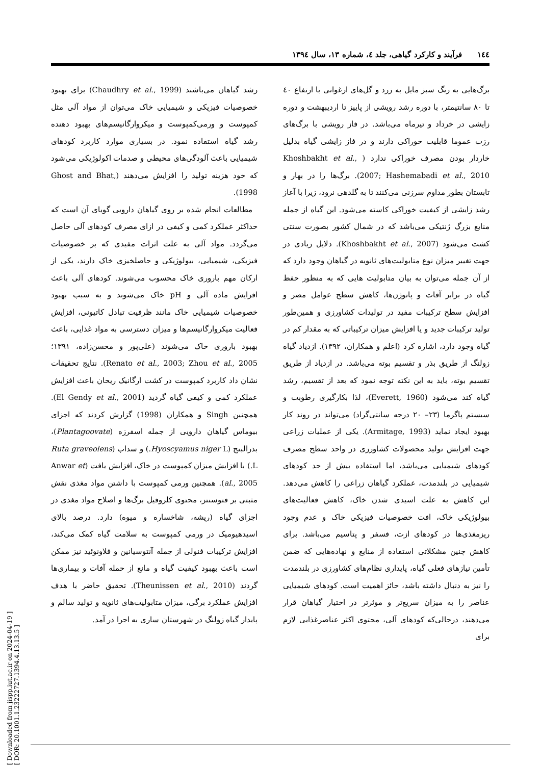۱٤٤فرآیند و کارکرد گیاهی، جلد ٤، شماره ۱۳، سال ۱۳۹٤
برگ‌هایی به رنگ سبز مایل به زرد و گل‌های ارغوانی با ارتفاع ٤۰ تا ۸۰ سانتیمتر، با دوره رشد رویشی از پاییز تا اردیبهشت و دوره زایشی در خرداد و تیرماه می‌باشد. در فاز رویشی با برگ‌های رزت عموما قابلیت خوراکی دارند و در فاز زایشی گیاه بدلیل خاردار بودن مصرف خوراکی ندارد ( Khoshbakht et al., 2007; Hashemabadi et al., 2010). برگ‌ها را در بهار و تابستان بطور مداوم سرزنی می‌کنند تا به گلدهی نرود، زیرا با آغاز رشد زایشی از کیفیت خوراکی کاسته می‌شود. این گیاه از جمله منابع بزرگ ژنتیکی می‌باشد که در شمال کشور بصورت سنتی کشت می‌شود (Khoshbakht et al., 2007). دلایل زیادی در جهت تغییر میزان نوع متابولیت‌های ثانویه در گیاهان وجود دارد که از آن جمله می‌توان به بیان متابولیت هایی که به منظور حفظ گیاه در برابر آفات و پاتوژن‌ها، کاهش سطح عوامل مضر و افزایش سطح ترکیبات مفید در تولیدات کشاورزی و همین‌طور تولید ترکیبات جدید و یا افزایش میزان ترکیباتی که به مقدار کم در گیاه وجود دارد، اشاره کرد (اعلم و همکاران، ۱۳۹۲). ازدیاد گیاه زولنگ از طریق بذر و تقسیم بوته می‌باشد. در ازدیاد از طریق تقسیم بوته، باید به این نکته توجه نمود که بعد از تقسیم، رشد گیاه کند می‌شود (Everett, 1960)، لذا بکارگیری رطوبت و سیستم پاگرما (۲۳– ۲۰ درجه سانتی‌گراد) می‌تواند در روند کار بهبود ایجاد نماید (Armitage, 1993). یکی از عملیات زراعی جهت افزایش تولید محصولات کشاورزی در واحد سطح مصرف کودهای شیمیایی می‌باشد، اما استفاده بیش از حد کودهای شیمیایی در بلندمدت، عملکرد گیاهان زراعی را کاهش می‌دهد. این کاهش به علت اسیدی شدن خاک، کاهش فعالیت‌های بیولوژیکی خاک، افت خصوصیات فیزیکی خاک و عدم وجود ریزمغذی‌ها در کودهای ازت، فسفر و پتاسیم می‌باشد. برای کاهش چنین مشکلاتی استفاده از منابع و نهاده‌هایی که ضمن تأمین نیازهای فعلی گیاه، پایداری نظام‌های کشاورزی در بلندمدت را نیز به دنبال داشته باشد، حائز اهمیت است. کودهای شیمیایی عناصر را به میزان سریع‌تر و موثرتر در اختیار گیاهان قرار می‌دهند، درحالی‌که کودهای آلی، محتوی اکثر عناصرغذایی لازم برای
رشد گیاهان می‌باشند (Chaudhry et al., 1999) برای بهبود خصوصیات فیزیکی و شیمیایی خاک می‌توان از مواد آلی مثل کمپوست و ورمی‌کمپوست و میکروارگانیسم‌های بهبود دهنده رشد گیاه استفاده نمود. در بسیاری موارد کاربرد کودهای شیمیایی باعث آلودگی‌های محیطی و صدمات اکولوژیکی می‌شود که خود هزینه تولید را افزایش می‌دهند (Ghost and Bhat, 1998).
مطالعات انجام شده بر روی گیاهان دارویی گویای آن است که حداکثر عملکرد کمی و کیفی در ازای مصرف کودهای آلی حاصل می‌گردد. مواد آلی به علت اثرات مفیدی که بر خصوصیات فیزیکی، شیمیایی، بیولوژیکی و حاصلخیزی خاک دارند، یکی از ارکان مهم باروری خاک محسوب می‌شوند. کودهای آلی باعث افزایش ماده آلی و pH خاک می‌شوند و به سبب بهبود خصوصیات شیمیایی خاک مانند ظرفیت تبادل کاتیونی، افزایش فعالیت میکروارگانیسم‌ها و میزان دسترسی به مواد غذایی، باعث بهبود باروری خاک می‌شوند (علی‌پور و محسن‌زاده، ۱۳۹۱؛ Renato et al., 2003; Zhou et al., 2005). نتایج تحقیقات نشان داد کاربرد کمپوست در کشت ارگانیک ریحان باعث افزایش عملکرد کمی و کیفی گیاه گردید (El Gendy et al., 2001). همچنین Singh و همکاران (1998) گزارش کردند که اجزای بیوماس گیاهان دارویی از جمله اسفرزه (Plantagoovate)، بذرالبنج (Hyoscyamus niger L.) و سداب (Ruta graveolens L.) با افزایش میزان کمپوست در خاک، افزایش یافت (Anwar et al., 2005). همچنین ورمی کمپوست با داشتن مواد مغذی نقش مثبتی بر فتوسنتز، محتوی کلروفیل برگ‌ها و اصلاح مواد مغذی در اجزای گیاه (ریشه، شاخساره و میوه) دارد. درصد بالای اسیدهیومیک در ورمی کمپوست به سلامت گیاه کمک می‌کند، افزایش ترکیبات فنولی از جمله آنتوسیانین و فلاونوئید نیز ممکن است باعث بهبود کیفیت گیاه و مانع از حمله آفات و بیماری‌ها گردند (Theunissen et al., 2010). تحقیق حاضر با هدف افزایش عملکرد برگی، میزان متابولیت‌های ثانویه و تولید سالم و پایدار گیاه زولنگ در شهرستان ساری به اجرا در آمد.
[ Downloaded from jispp.iut.ac.ir on 2024-04-19 ]
[ DOR: 20.1001.1.23222727.1394.4.13.13.5 ]